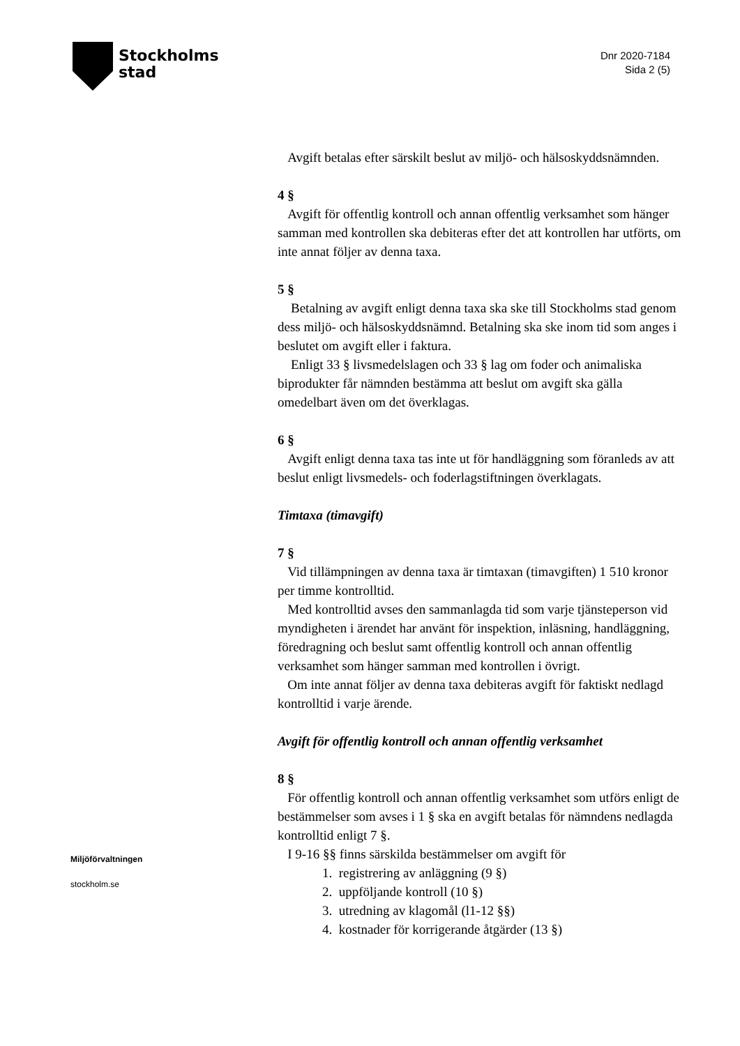Stockholms
stad
Dnr 2020-7184
Sida 2 (5)
Avgift betalas efter särskilt beslut av miljö- och hälsoskyddsnämnden.
4 §
Avgift för offentlig kontroll och annan offentlig verksamhet som hänger samman med kontrollen ska debiteras efter det att kontrollen har utförts, om inte annat följer av denna taxa.
5 §
Betalning av avgift enligt denna taxa ska ske till Stockholms stad genom dess miljö- och hälsoskyddsnämnd. Betalning ska ske inom tid som anges i beslutet om avgift eller i faktura.
Enligt 33 § livsmedelslagen och 33 § lag om foder och animaliska biprodukter får nämnden bestämma att beslut om avgift ska gälla omedelbart även om det överklagas.
6 §
Avgift enligt denna taxa tas inte ut för handläggning som föranleds av att beslut enligt livsmedels- och foderlagstiftningen överklagats.
Timtaxa (timavgift)
7 §
Vid tillämpningen av denna taxa är timtaxan (timavgiften) 1 510 kronor per timme kontrolltid.
Med kontrolltid avses den sammanlagda tid som varje tjänsteperson vid myndigheten i ärendet har använt för inspektion, inläsning, handläggning, föredragning och beslut samt offentlig kontroll och annan offentlig verksamhet som hänger samman med kontrollen i övrigt.
Om inte annat följer av denna taxa debiteras avgift för faktiskt nedlagd kontrolltid i varje ärende.
Avgift för offentlig kontroll och annan offentlig verksamhet
8 §
För offentlig kontroll och annan offentlig verksamhet som utförs enligt de bestämmelser som avses i 1 § ska en avgift betalas för nämndens nedlagda kontrolltid enligt 7 §.
I 9-16 §§ finns särskilda bestämmelser om avgift för
1. registrering av anläggning (9 §)
2. uppföljande kontroll (10 §)
3. utredning av klagomål (l1-12 §§)
4. kostnader för korrigerande åtgärder (13 §)
Miljöförvaltningen
stockholm.se